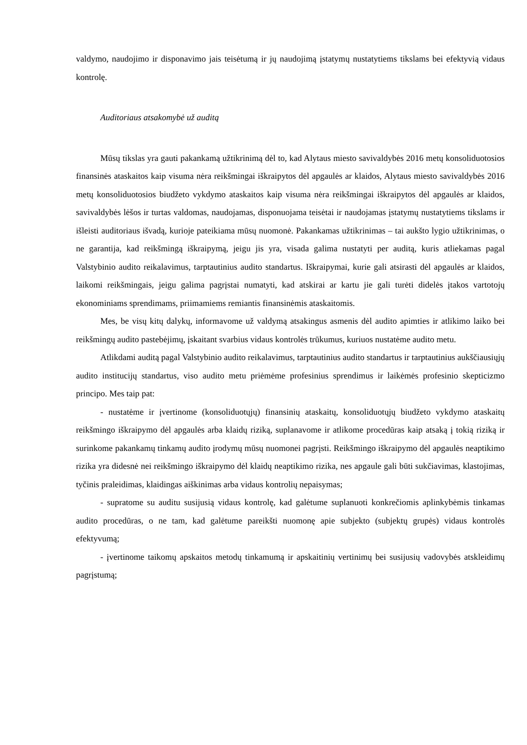valdymo, naudojimo ir disponavimo jais teisėtumą ir jų naudojimą įstatymų nustatytiems tikslams bei efektyvią vidaus kontrolę.
Auditoriaus atsakomybė už auditą
Mūsų tikslas yra gauti pakankamą užtikrinimą dėl to, kad Alytaus miesto savivaldybės 2016 metų konsoliduotosios finansinės ataskaitos kaip visuma nėra reikšmingai iškraipytos dėl apgaulės ar klaidos, Alytaus miesto savivaldybės 2016 metų konsoliduotosios biudžeto vykdymo ataskaitos kaip visuma nėra reikšmingai iškraipytos dėl apgaulės ar klaidos, savivaldybės lėšos ir turtas valdomas, naudojamas, disponuojama teisėtai ir naudojamas įstatymų nustatytiems tikslams ir išleisti auditoriaus išvadą, kurioje pateikiama mūsų nuomonė. Pakankamas užtikrinimas – tai aukšto lygio užtikrinimas, o ne garantija, kad reikšmingą iškraipymą, jeigu jis yra, visada galima nustatyti per auditą, kuris atliekamas pagal Valstybinio audito reikalavimus, tarptautinius audito standartus. Iškraipymai, kurie gali atsirasti dėl apgaulės ar klaidos, laikomi reikšmingais, jeigu galima pagrįstai numatyti, kad atskirai ar kartu jie gali turėti didelės įtakos vartotojų ekonominiams sprendimams, priimamiems remiantis finansinėmis ataskaitomis.
Mes, be visų kitų dalykų, informavome už valdymą atsakingus asmenis dėl audito apimties ir atlikimo laiko bei reikšmingų audito pastebėjimų, įskaitant svarbius vidaus kontrolės trūkumus, kuriuos nustatėme audito metu.
Atlikdami auditą pagal Valstybinio audito reikalavimus, tarptautinius audito standartus ir tarptautinius aukščiausiųjų audito institucijų standartus, viso audito metu priėmėme profesinius sprendimus ir laikėmės profesinio skepticizmo principo. Mes taip pat:
- nustatėme ir įvertinome (konsoliduotųjų) finansinių ataskaitų, konsoliduotųjų biudžeto vykdymo ataskaitų reikšmingo iškraipymo dėl apgaulės arba klaidų riziką, suplanavome ir atlikome procedūras kaip atsaką į tokią riziką ir surinkome pakankamų tinkamų audito įrodymų mūsų nuomonei pagrįsti. Reikšmingo iškraipymo dėl apgaulės neaptikimo rizika yra didesnė nei reikšmingo iškraipymo dėl klaidų neaptikimo rizika, nes apgaule gali būti sukčiavimas, klastojimas, tyčinis praleidimas, klaidingas aiškinimas arba vidaus kontrolių nepaisymas;
- supratome su auditu susijusią vidaus kontrolę, kad galėtume suplanuoti konkrečiomis aplinkybėmis tinkamas audito procedūras, o ne tam, kad galėtume pareikšti nuomonę apie subjekto (subjektų grupės) vidaus kontrolės efektyvumą;
- įvertinome taikomų apskaitos metodų tinkamumą ir apskaitinių vertinimų bei susijusių vadovybės atskleidimų pagrįstumą;